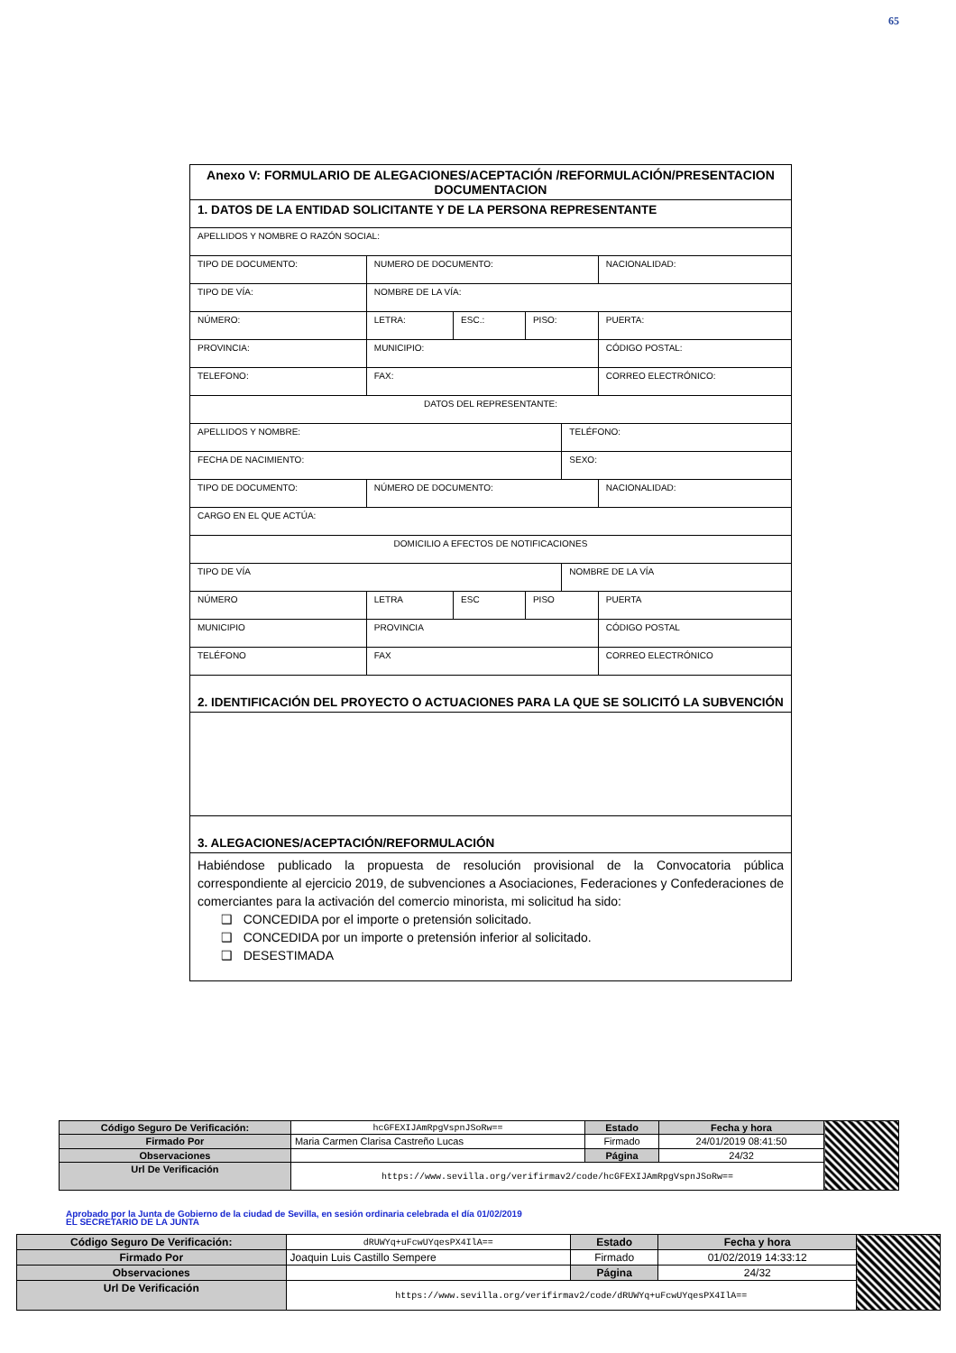65
| Anexo V: FORMULARIO DE ALEGACIONES/ACEPTACIÓN /REFORMULACIÓN/PRESENTACION DOCUMENTACION | | | | | |
| 1. DATOS DE LA ENTIDAD SOLICITANTE Y DE LA PERSONA REPRESENTANTE | | | | | |
| APELLIDOS Y NOMBRE O RAZÓN SOCIAL: | | | | | |
| TIPO DE DOCUMENTO: | NUMERO DE DOCUMENTO: | | | | NACIONALIDAD: |
| TIPO DE VÍA: | NOMBRE DE LA VÍA: | | | | |
| NÚMERO: | LETRA: | ESC.: | PISO: | | PUERTA: |
| PROVINCIA: | MUNICIPIO: | | | | CÓDIGO POSTAL: |
| TELEFONO: | FAX: | | | | CORREO ELECTRÓNICO: |
| DATOS DEL REPRESENTANTE: | | | | | |
| APELLIDOS Y NOMBRE: | | | | TELÉFONO: | |
| FECHA DE NACIMIENTO: | | | | SEXO: | |
| TIPO DE DOCUMENTO: | NÚMERO DE DOCUMENTO: | | | | NACIONALIDAD: |
| CARGO EN EL QUE ACTÚA: | | | | | |
| DOMICILIO A EFECTOS DE NOTIFICACIONES | | | | | |
| TIPO DE VÍA | | | | NOMBRE DE LA VÍA | |
| NÚMERO | LETRA | ESC | PISO | | PUERTA |
| MUNICIPIO | PROVINCIA | | | | CÓDIGO POSTAL |
| TELÉFONO | FAX | | | | CORREO ELECTRÓNICO |
| 2. IDENTIFICACIÓN DEL PROYECTO O ACTUACIONES PARA LA QUE SE SOLICITÓ LA SUBVENCIÓN | | | | | |
| 3. ALEGACIONES/ACEPTACIÓN/REFORMULACIÓN | | | | | |
| Habiéndose publicado la propuesta de resolución provisional de la Convocatoria pública correspondiente al ejercicio 2019, de subvenciones a Asociaciones, Federaciones y Confederaciones de comerciantes para la activación del comercio minorista, mi solicitud ha sido: ❑ CONCEDIDA por el importe o pretensión solicitado. ❑ CONCEDIDA por un importe o pretensión inferior al solicitado. ❑ DESESTIMADA | | | | | |
| Código Seguro De Verificación: | hcGFEXIJAmRpgVspnJSoRw== | Estado | Fecha y hora | |
| Firmado Por | Maria Carmen Clarisa Castreño Lucas | Firmado | 24/01/2019 08:41:50 | |
| Observaciones | | Página | 24/32 | |
| Url De Verificación | https://www.sevilla.org/verifirmav2/code/hcGFEXIJAmRpgVspnJSoRw== | | | |
Aprobado por la Junta de Gobierno de la ciudad de Sevilla, en sesión ordinaria celebrada el día 01/02/2019
EL SECRETARIO DE LA JUNTA
| Código Seguro De Verificación: | dRUWYq+uFcwUYqesPX4IlA== | Estado | Fecha y hora | |
| Firmado Por | Joaquin Luis Castillo Sempere | Firmado | 01/02/2019 14:33:12 | |
| Observaciones | | Página | 24/32 | |
| Url De Verificación | https://www.sevilla.org/verifirmav2/code/dRUWYq+uFcwUYqesPX4IlA== | | | |